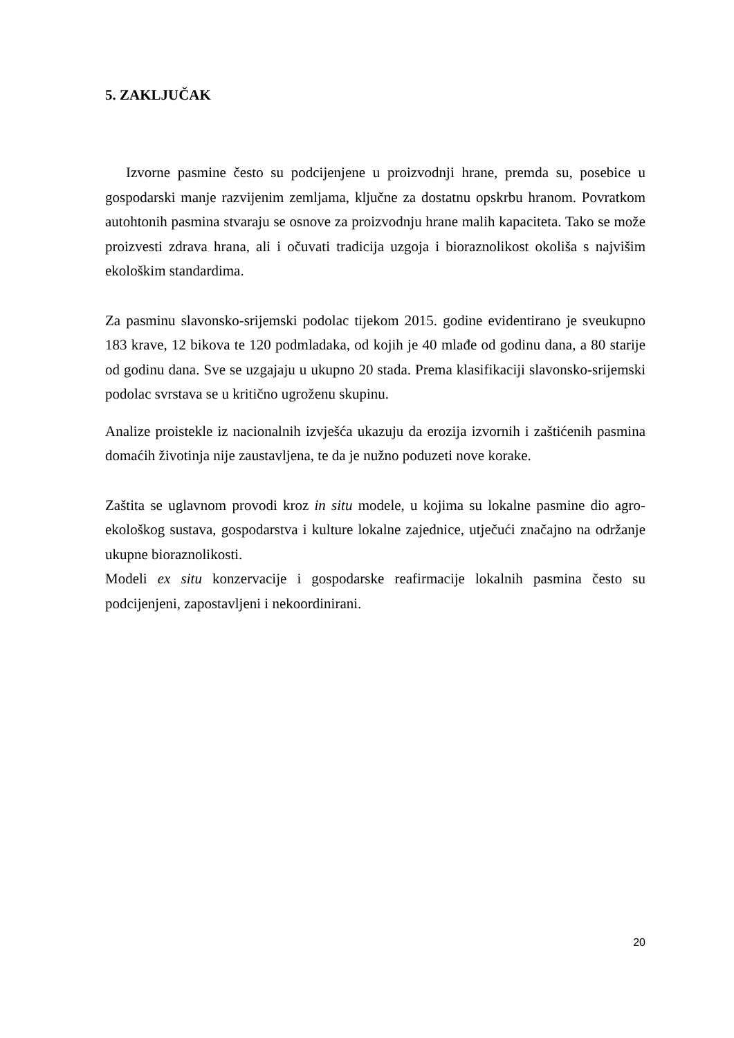5. ZAKLJUČAK
Izvorne pasmine često su podcijenjene u proizvodnji hrane, premda su, posebice u gospodarski manje razvijenim zemljama, ključne za dostatnu opskrbu hranom. Povratkom autohtonih pasmina stvaraju se osnove za proizvodnju hrane malih kapaciteta. Tako se može proizvesti zdrava hrana, ali i očuvati tradicija uzgoja i bioraznolikost okoliša s najvišim ekološkim standardima.
Za pasminu slavonsko-srijemski podolac tijekom 2015. godine evidentirano je sveukupno 183 krave, 12 bikova te 120 podmladaka, od kojih je 40 mlađe od godinu dana, a 80 starije od godinu dana. Sve se uzgajaju u ukupno 20 stada. Prema klasifikaciji slavonsko-srijemski podolac svrstava se u kritično ugroženu skupinu.
Analize proistekle iz nacionalnih izvješća ukazuju da erozija izvornih i zaštićenih pasmina domaćih životinja nije zaustavljena, te da je nužno poduzeti nove korake.
Zaštita se uglavnom provodi kroz in situ modele, u kojima su lokalne pasmine dio agro-ekološkog sustava, gospodarstva i kulture lokalne zajednice, utječući značajno na održanje ukupne bioraznolikosti.
Modeli ex situ konzervacije i gospodarske reafirmacije lokalnih pasmina često su podcijenjeni, zapostavljeni i nekoordinirani.
20